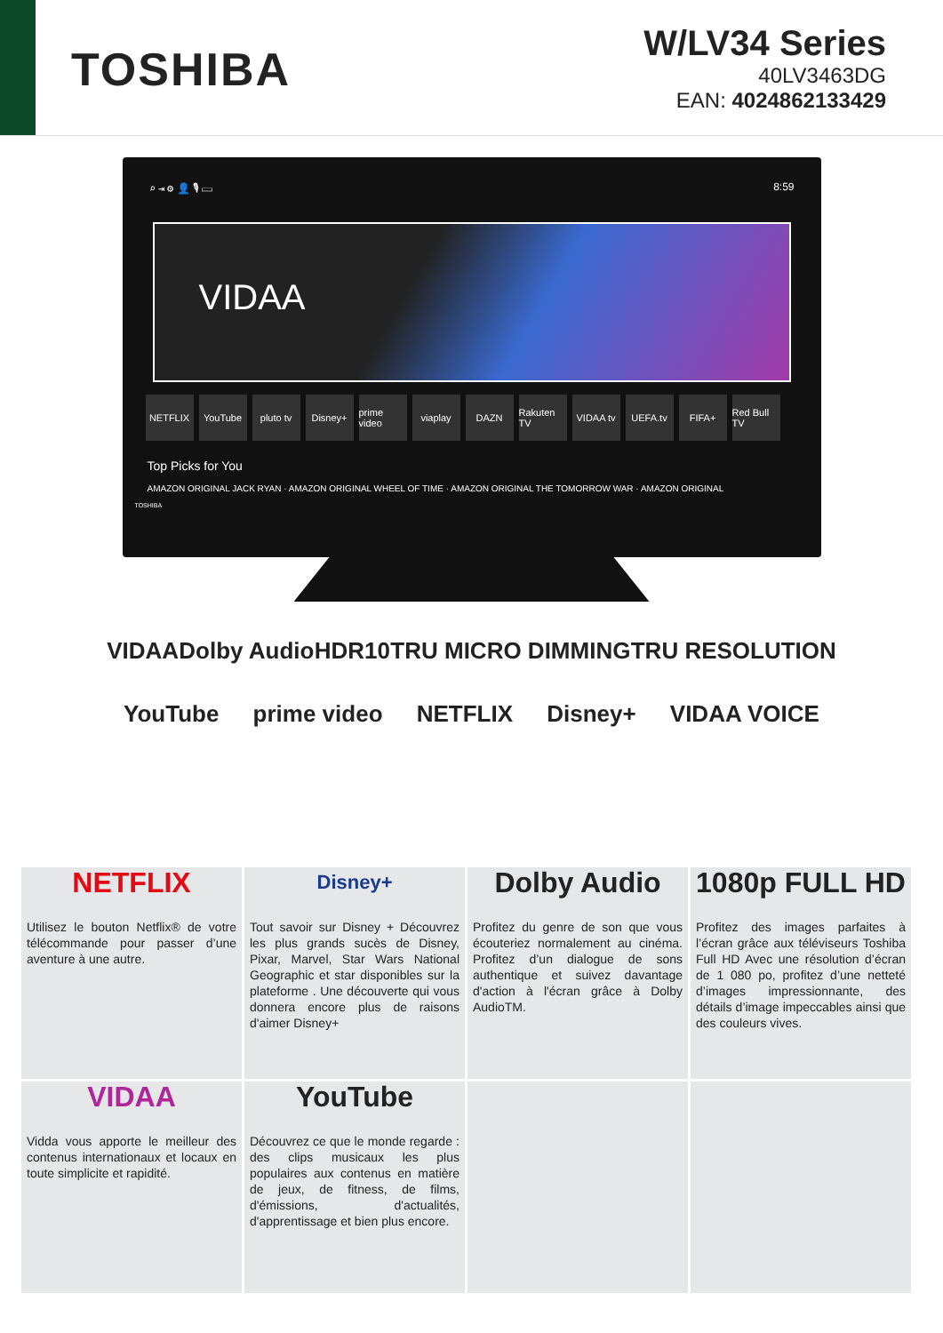TOSHIBA
W/LV34 Series
40LV3463DG
EAN: 4024862133429
⌕ ⇥ ⚙ 👤 🎙 ▭ 8:59
VIDAA
NETFLIX YouTube pluto tv Disney+ prime video viaplay DAZN Rakuten TV VIDAA tv UEFA.tv FIFA+ Red Bull TV
Top Picks for You
AMAZON ORIGINAL JACK RYAN · AMAZON ORIGINAL WHEEL OF TIME · AMAZON ORIGINAL THE TOMORROW WAR · AMAZON ORIGINAL
TOSHIBA
VIDAA Dolby Audio HDR10 TRU MICRO DIMMING TRU RESOLUTION
YouTube prime video NETFLIX Disney+ VIDAA VOICE
NETFLIX
Utilisez le bouton Netflix® de votre télécommande pour passer d’une aventure à une autre.
Disney+
Tout savoir sur Disney + Découvrez les plus grands sucès de Disney, Pixar, Marvel, Star Wars National Geographic et star disponibles sur la plateforme . Une découverte qui vous donnera encore plus de raisons d'aimer Disney+
Dolby Audio
Profitez du genre de son que vous écouteriez normalement au cinéma. Profitez d’un dialogue de sons authentique et suivez davantage d'action à l'écran grâce à Dolby AudioTM.
1080p FULL HD
Profitez des images parfaites à l’écran grâce aux téléviseurs Toshiba Full HD Avec une résolution d’écran de 1 080 po, profitez d’une netteté d’images impressionnante, des détails d’image impeccables ainsi que des couleurs vives.
VIDAA
Vidda vous apporte le meilleur des contenus internationaux et locaux en toute simplicite et rapidité.
YouTube
Découvrez ce que le monde regarde : des clips musicaux les plus populaires aux contenus en matière de jeux, de fitness, de films, d'émissions, d'actualités, d'apprentissage et bien plus encore.